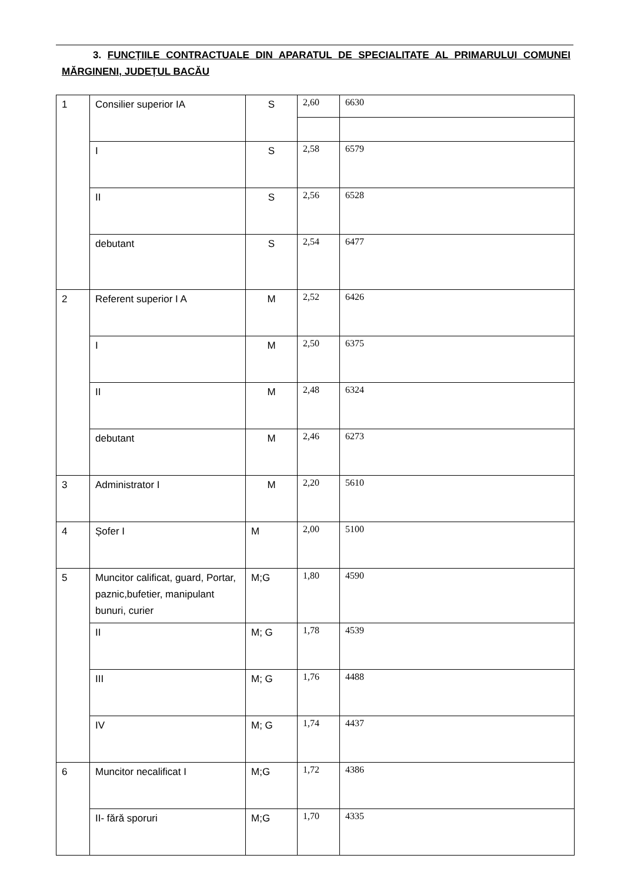3. FUNCȚIILE CONTRACTUALE DIN APARATUL DE SPECIALITATE AL PRIMARULUI COMUNEI MĂRGINENI, JUDEȚUL BACĂU
| 1 | Consilier superior IA | S | 2,60 | 6630 |
| | I | S | 2,58 | 6579 |
| | II | S | 2,56 | 6528 |
| | debutant | S | 2,54 | 6477 |
| 2 | Referent superior I A | M | 2,52 | 6426 |
| | I | M | 2,50 | 6375 |
| | II | M | 2,48 | 6324 |
| | debutant | M | 2,46 | 6273 |
| 3 | Administrator I | M | 2,20 | 5610 |
| 4 | Șofer I | M | 2,00 | 5100 |
| 5 | Muncitor calificat, guard, Portar, paznic,bufetier, manipulant bunuri, curier | M;G | 1,80 | 4590 |
| | II | M; G | 1,78 | 4539 |
| | III | M; G | 1,76 | 4488 |
| | IV | M; G | 1,74 | 4437 |
| 6 | Muncitor necalificat I | M;G | 1,72 | 4386 |
| | II- fără sporuri | M;G | 1,70 | 4335 |